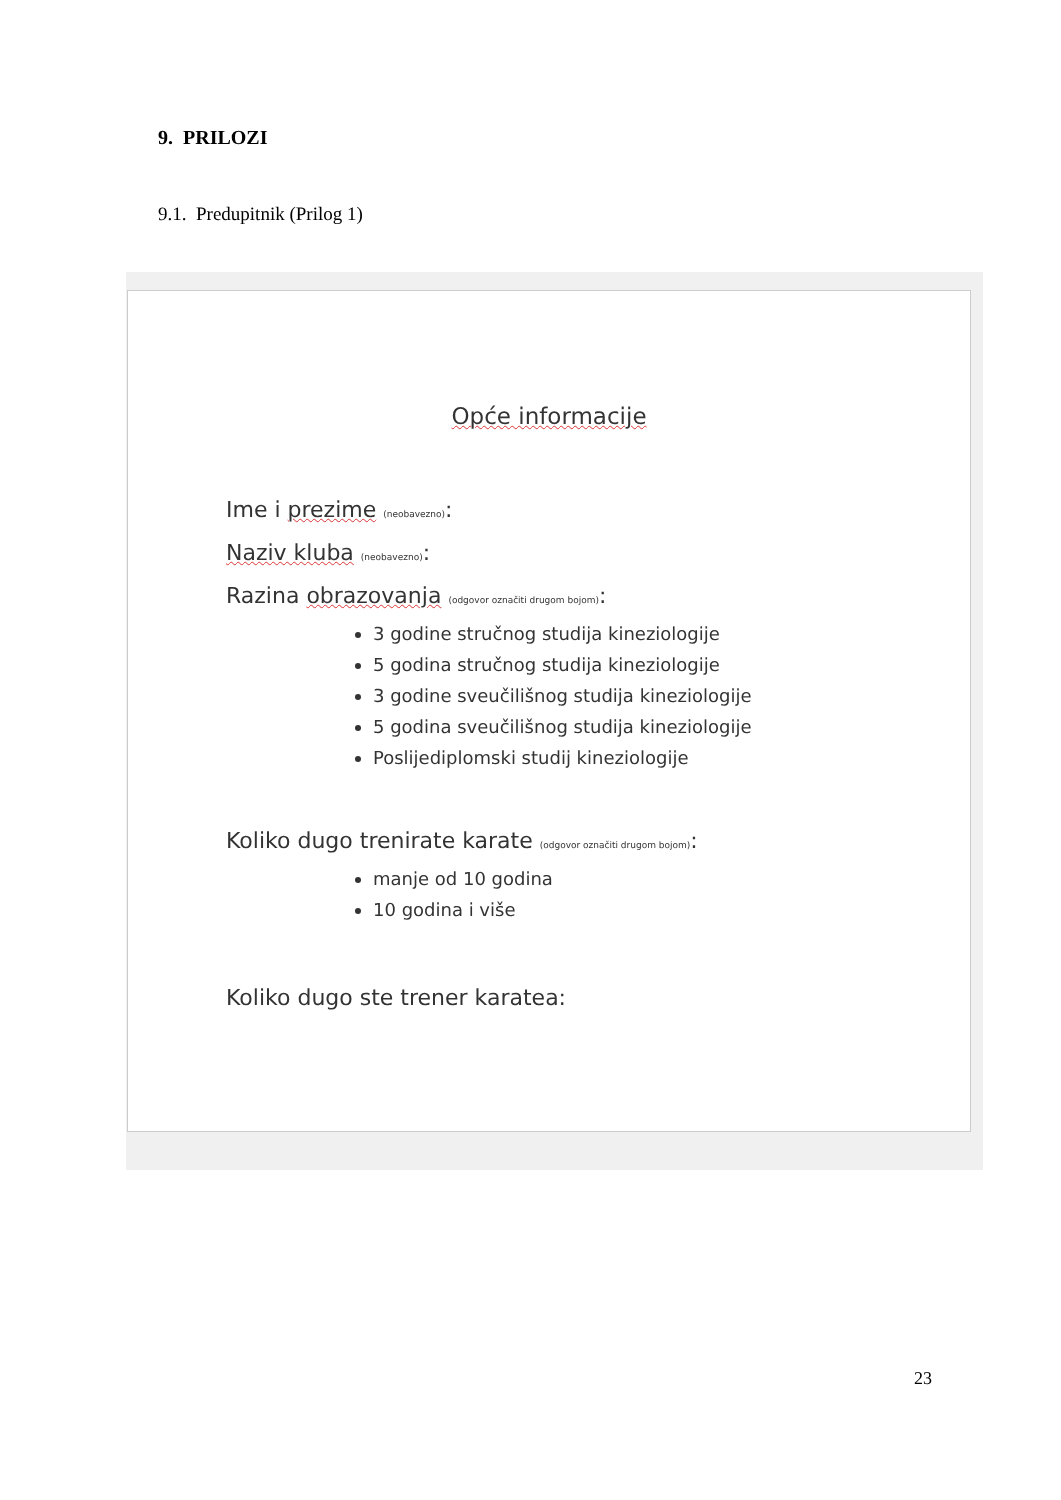9. PRILOZI
9.1. Predupitnik (Prilog 1)
Opće informacije
Ime i prezime (neobavezno):
Naziv kluba (neobavezno):
Razina obrazovanja (odgovor označiti drugom bojom):
3 godine stručnog studija kineziologije
5 godina stručnog studija kineziologije
3 godine sveučilišnog studija kineziologije
5 godina sveučilišnog studija kineziologije
Poslijediplomski studij kineziologije
Koliko dugo trenirate karate (odgovor označiti drugom bojom):
manje od 10 godina
10 godina i više
Koliko dugo ste trener karatea:
23